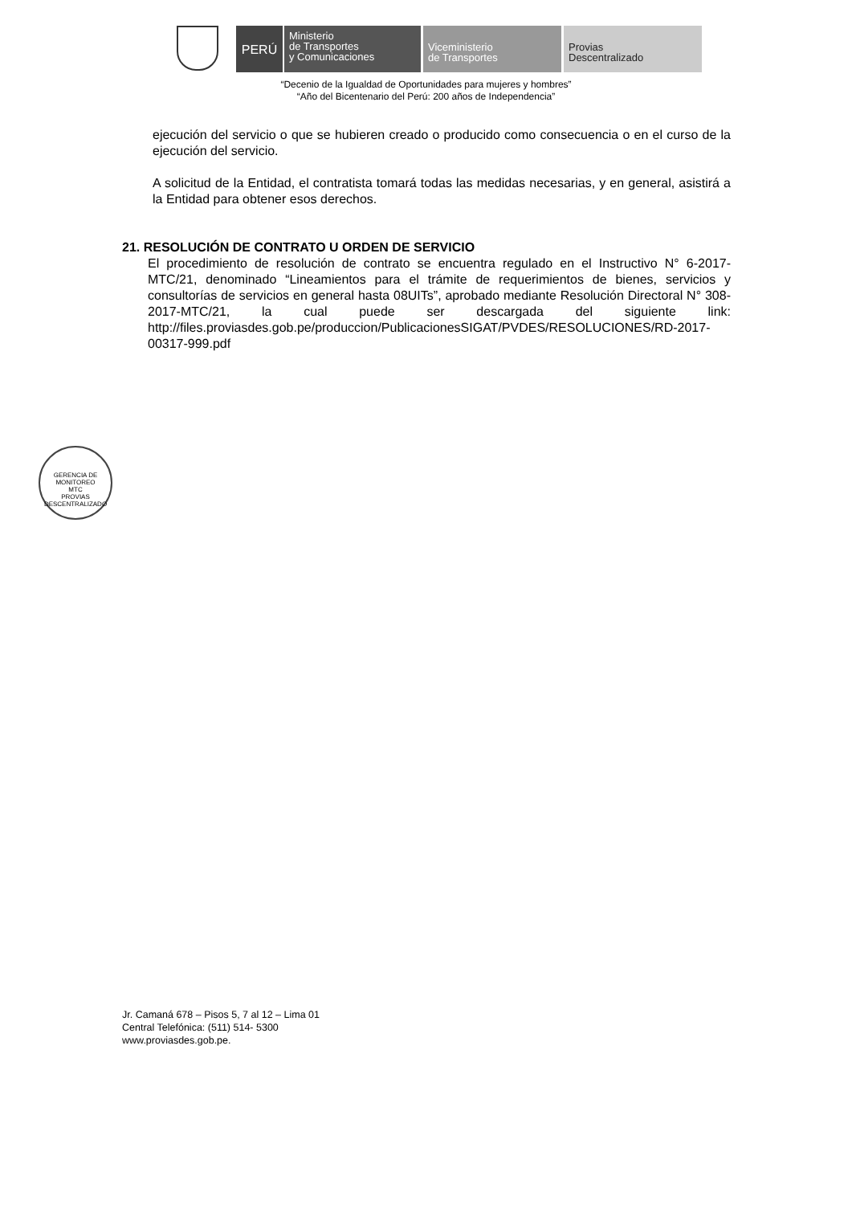PERÚ
Ministerio
de Transportes
y Comunicaciones
Viceministerio
de Transportes
Provias
Descentralizado
“Decenio de la Igualdad de Oportunidades para mujeres y hombres”
“Año del Bicentenario del Perú: 200 años de Independencia”
ejecución del servicio o que se hubieren creado o producido como consecuencia o en el curso de la ejecución del servicio.
A solicitud de la Entidad, el contratista tomará todas las medidas necesarias, y en general, asistirá a la Entidad para obtener esos derechos.
21. RESOLUCIÓN DE CONTRATO U ORDEN DE SERVICIO
El procedimiento de resolución de contrato se encuentra regulado en el Instructivo N° 6-2017-MTC/21, denominado “Lineamientos para el trámite de requerimientos de bienes, servicios y consultorías de servicios en general hasta 08UITs”, aprobado mediante Resolución Directoral N° 308-2017-MTC/21, la cual puede ser descargada del siguiente link: http://files.proviasdes.gob.pe/produccion/PublicacionesSIGAT/PVDES/RESOLUCIONES/RD-2017-00317-999.pdf
GERENCIA DE MONITOREO
MTC
PROVIAS DESCENTRALIZADO
Jr. Camaná 678 – Pisos 5, 7 al 12 – Lima 01
Central Telefónica: (511) 514- 5300
www.proviasdes.gob.pe.